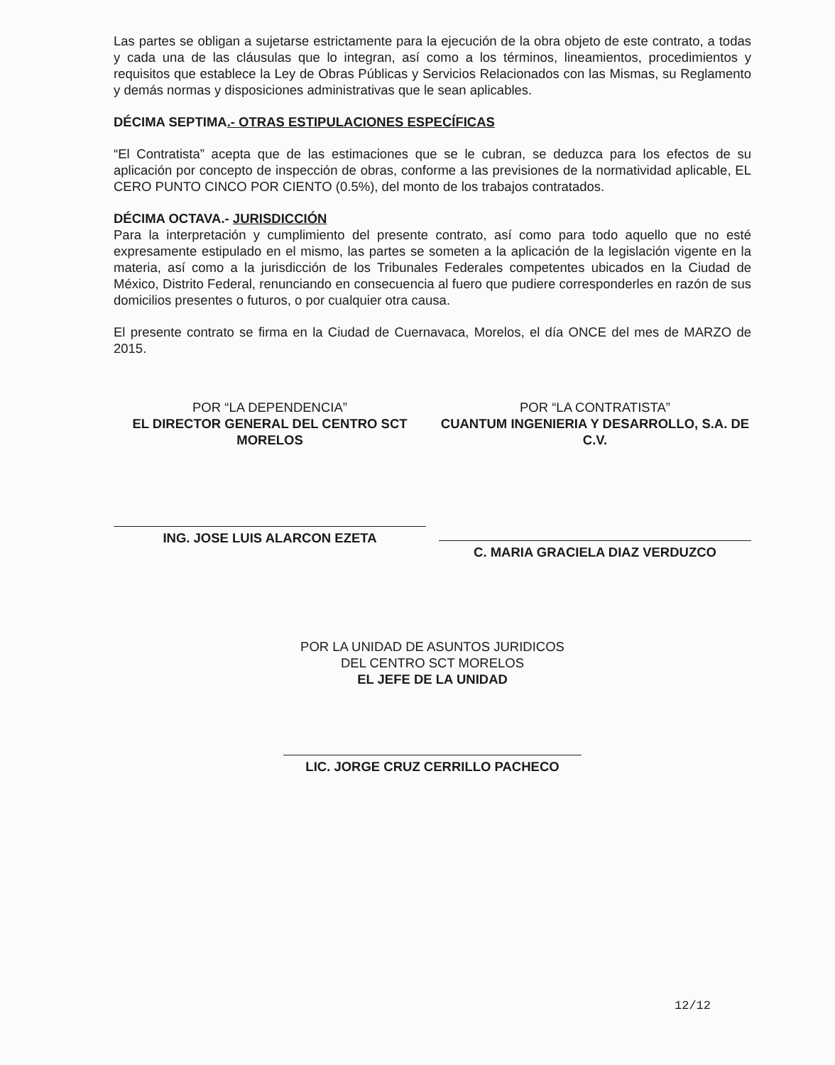Las partes se obligan a sujetarse estrictamente para la ejecución de la obra objeto de este contrato, a todas y cada una de las cláusulas que lo integran, así como a los términos, lineamientos, procedimientos y requisitos que establece la Ley de Obras Públicas y Servicios Relacionados con las Mismas, su Reglamento y demás normas y disposiciones administrativas que le sean aplicables.
DÉCIMA SEPTIMA.- OTRAS ESTIPULACIONES ESPECÍFICAS
“El Contratista” acepta que de las estimaciones que se le cubran, se deduzca para los efectos de su aplicación por concepto de inspección de obras, conforme a las previsiones de la normatividad aplicable, EL CERO PUNTO CINCO POR CIENTO (0.5%), del monto de los trabajos contratados.
DÉCIMA OCTAVA.- JURISDICCIÓN
Para la interpretación y cumplimiento del presente contrato, así como para todo aquello que no esté expresamente estipulado en el mismo, las partes se someten a la aplicación de la legislación vigente en la materia, así como a la jurisdicción de los Tribunales Federales competentes ubicados en la Ciudad de México, Distrito Federal, renunciando en consecuencia al fuero que pudiere corresponderles en razón de sus domicilios presentes o futuros, o por cualquier otra causa.
El presente contrato se firma en la Ciudad de Cuernavaca, Morelos, el día ONCE del mes de MARZO de 2015.
POR “LA DEPENDENCIA”
EL DIRECTOR GENERAL DEL CENTRO SCT MORELOS
ING. JOSE LUIS ALARCON EZETA
POR “LA CONTRATISTA”
CUANTUM INGENIERIA Y DESARROLLO, S.A. DE C.V.
C. MARIA GRACIELA DIAZ VERDUZCO
POR LA UNIDAD DE ASUNTOS JURIDICOS
DEL CENTRO SCT MORELOS
EL JEFE DE LA UNIDAD
LIC. JORGE CRUZ CERRILLO PACHECO
12/12